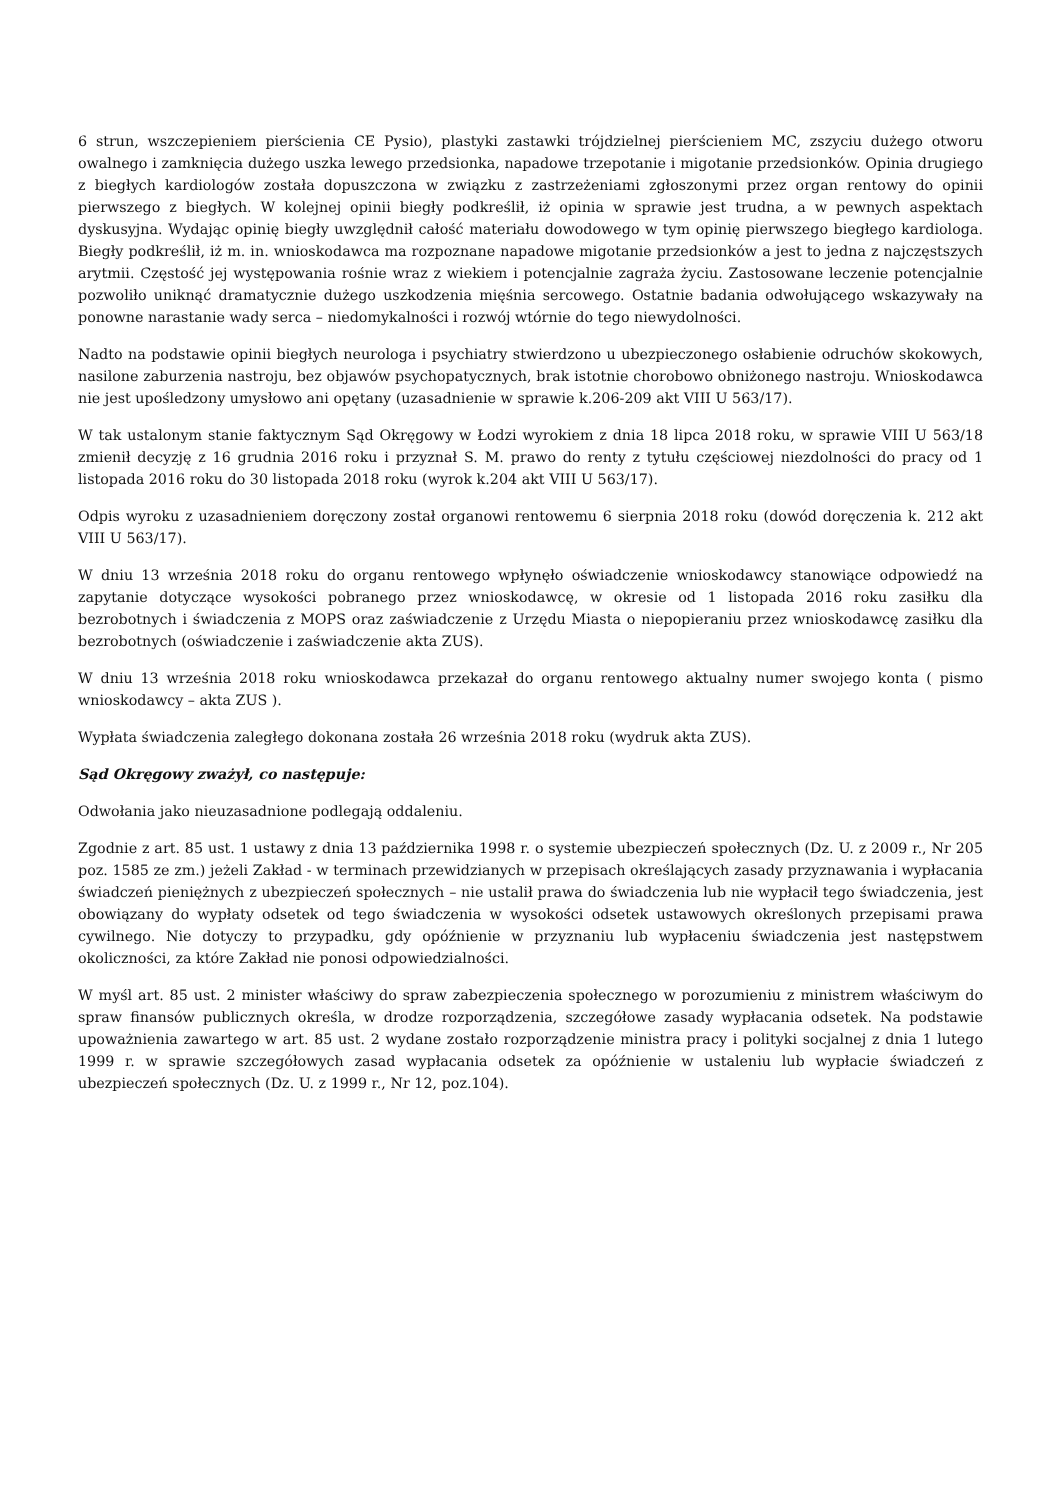6 strun, wszczepieniem pierścienia CE Pysio), plastyki zastawki trójdzielnej pierścieniem MC, zszyciu dużego otworu owalnego i zamknięcia dużego uszka lewego przedsionka, napadowe trzepotanie i migotanie przedsionków. Opinia drugiego z biegłych kardiologów została dopuszczona w związku z zastrzeżeniami zgłoszonymi przez organ rentowy do opinii pierwszego z biegłych. W kolejnej opinii biegły podkreślił, iż opinia w sprawie jest trudna, a w pewnych aspektach dyskusyjna. Wydając opinię biegły uwzględnił całość materiału dowodowego w tym opinię pierwszego biegłego kardiologa. Biegły podkreślił, iż m. in. wnioskodawca ma rozpoznane napadowe migotanie przedsionków a jest to jedna z najczęstszych arytmii. Częstość jej występowania rośnie wraz z wiekiem i potencjalnie zagraża życiu. Zastosowane leczenie potencjalnie pozwoliło uniknąć dramatycznie dużego uszkodzenia mięśnia sercowego. Ostatnie badania odwołującego wskazywały na ponowne narastanie wady serca – niedomykalności i rozwój wtórnie do tego niewydolności.
Nadto na podstawie opinii biegłych neurologa i psychiatry stwierdzono u ubezpieczonego osłabienie odruchów skokowych, nasilone zaburzenia nastroju, bez objawów psychopatycznych, brak istotnie chorobowo obniżonego nastroju. Wnioskodawca nie jest upośledzony umysłowo ani opętany (uzasadnienie w sprawie k.206-209 akt VIII U 563/17).
W tak ustalonym stanie faktycznym Sąd Okręgowy w Łodzi wyrokiem z dnia 18 lipca 2018 roku, w sprawie VIII U 563/18 zmienił decyzję z 16 grudnia 2016 roku i przyznał S. M. prawo do renty z tytułu częściowej niezdolności do pracy od 1 listopada 2016 roku do 30 listopada 2018 roku (wyrok k.204 akt VIII U 563/17).
Odpis wyroku z uzasadnieniem doręczony został organowi rentowemu 6 sierpnia 2018 roku (dowód doręczenia k. 212 akt VIII U 563/17).
W dniu 13 września 2018 roku do organu rentowego wpłynęło oświadczenie wnioskodawcy stanowiące odpowiedź na zapytanie dotyczące wysokości pobranego przez wnioskodawcę, w okresie od 1 listopada 2016 roku zasiłku dla bezrobotnych i świadczenia z MOPS oraz zaświadczenie z Urzędu Miasta o niepopieraniu przez wnioskodawcę zasiłku dla bezrobotnych (oświadczenie i zaświadczenie akta ZUS).
W dniu 13 września 2018 roku wnioskodawca przekazał do organu rentowego aktualny numer swojego konta ( pismo wnioskodawcy – akta ZUS ).
Wypłata świadczenia zaległego dokonana została 26 września 2018 roku (wydruk akta ZUS).
Sąd Okręgowy zważył, co następuje:
Odwołania jako nieuzasadnione podlegają oddaleniu.
Zgodnie z art. 85 ust. 1 ustawy z dnia 13 października 1998 r. o systemie ubezpieczeń społecznych (Dz. U. z 2009 r., Nr 205 poz. 1585 ze zm.) jeżeli Zakład - w terminach przewidzianych w przepisach określających zasady przyznawania i wypłacania świadczeń pieniężnych z ubezpieczeń społecznych – nie ustalił prawa do świadczenia lub nie wypłacił tego świadczenia, jest obowiązany do wypłaty odsetek od tego świadczenia w wysokości odsetek ustawowych określonych przepisami prawa cywilnego. Nie dotyczy to przypadku, gdy opóźnienie w przyznaniu lub wypłaceniu świadczenia jest następstwem okoliczności, za które Zakład nie ponosi odpowiedzialności.
W myśl art. 85 ust. 2 minister właściwy do spraw zabezpieczenia społecznego w porozumieniu z ministrem właściwym do spraw finansów publicznych określa, w drodze rozporządzenia, szczegółowe zasady wypłacania odsetek. Na podstawie upoważnienia zawartego w art. 85 ust. 2 wydane zostało rozporządzenie ministra pracy i polityki socjalnej z dnia 1 lutego 1999 r. w sprawie szczegółowych zasad wypłacania odsetek za opóźnienie w ustaleniu lub wypłacie świadczeń z ubezpieczeń społecznych (Dz. U. z 1999 r., Nr 12, poz.104).